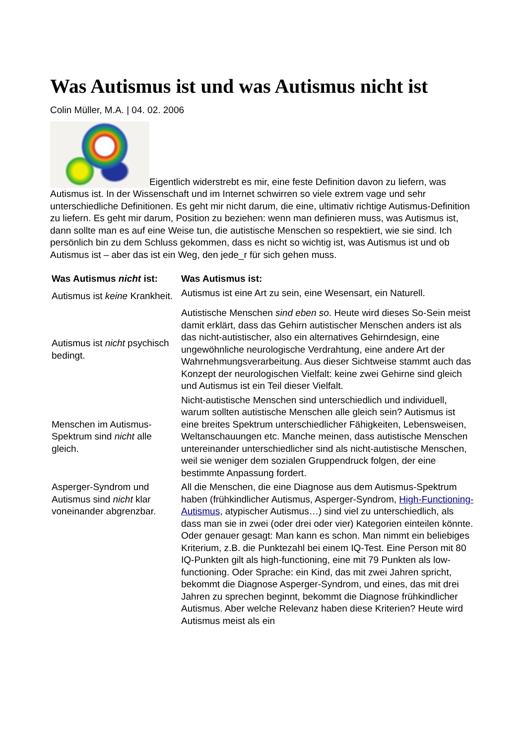Was Autismus ist und was Autismus nicht ist
Colin Müller, M.A. | 04. 02. 2006
Eigentlich widerstrebt es mir, eine feste Definition davon zu liefern, was Autismus ist. In der Wissenschaft und im Internet schwirren so viele extrem vage und sehr unterschiedliche Definitionen. Es geht mir nicht darum, die eine, ultimativ richtige Autismus-Definition zu liefern. Es geht mir darum, Position zu beziehen: wenn man definieren muss, was Autismus ist, dann sollte man es auf eine Weise tun, die autistische Menschen so respektiert, wie sie sind. Ich persönlich bin zu dem Schluss gekommen, dass es nicht so wichtig ist, was Autismus ist und ob Autismus ist – aber das ist ein Weg, den jede_r für sich gehen muss.
| Was Autismus nicht ist: | Was Autismus ist: |
| --- | --- |
| Autismus ist keine Krankheit. | Autismus ist eine Art zu sein, eine Wesensart, ein Naturell. |
| Autismus ist nicht psychisch bedingt. | Autistische Menschen sind eben so . Heute wird dieses So-Sein meist damit erklärt, dass das Gehirn autistischer Menschen anders ist als das nicht-autistischer, also ein alternatives Gehirndesign, eine ungewöhnliche neurologische Verdrahtung, eine andere Art der Wahrnehmungsverarbeitung. Aus dieser Sichtweise stammt auch das Konzept der neurologischen Vielfalt: keine zwei Gehirne sind gleich und Autismus ist ein Teil dieser Vielfalt. |
| Menschen im Autismus-Spektrum sind nicht alle gleich. | Nicht-autistische Menschen sind unterschiedlich und individuell, warum sollten autistische Menschen alle gleich sein? Autismus ist eine breites Spektrum unterschiedlicher Fähigkeiten, Lebensweisen, Weltanschauungen etc. Manche meinen, dass autistische Menschen untereinander unterschiedlicher sind als nicht-autistische Menschen, weil sie weniger dem sozialen Gruppendruck folgen, der eine bestimmte Anpassung fordert. |
| Asperger-Syndrom und Autismus sind nicht klar voneinander abgrenzbar. | All die Menschen, die eine Diagnose aus dem Autismus-Spektrum haben (frühkindlicher Autismus, Asperger-Syndrom, High-Functioning-Autismus , atypischer Autismus…) sind viel zu unterschiedlich, als dass man sie in zwei (oder drei oder vier) Kategorien einteilen könnte. Oder genauer gesagt: Man kann es schon. Man nimmt ein beliebiges Kriterium, z.B. die Punktezahl bei einem IQ-Test. Eine Person mit 80 IQ-Punkten gilt als high-functioning, eine mit 79 Punkten als low-functioning. Oder Sprache: ein Kind, das mit zwei Jahren spricht, bekommt die Diagnose Asperger-Syndrom, und eines, das mit drei Jahren zu sprechen beginnt, bekommt die Diagnose frühkindlicher Autismus. Aber welche Relevanz haben diese Kriterien? Heute wird Autismus meist als ein |